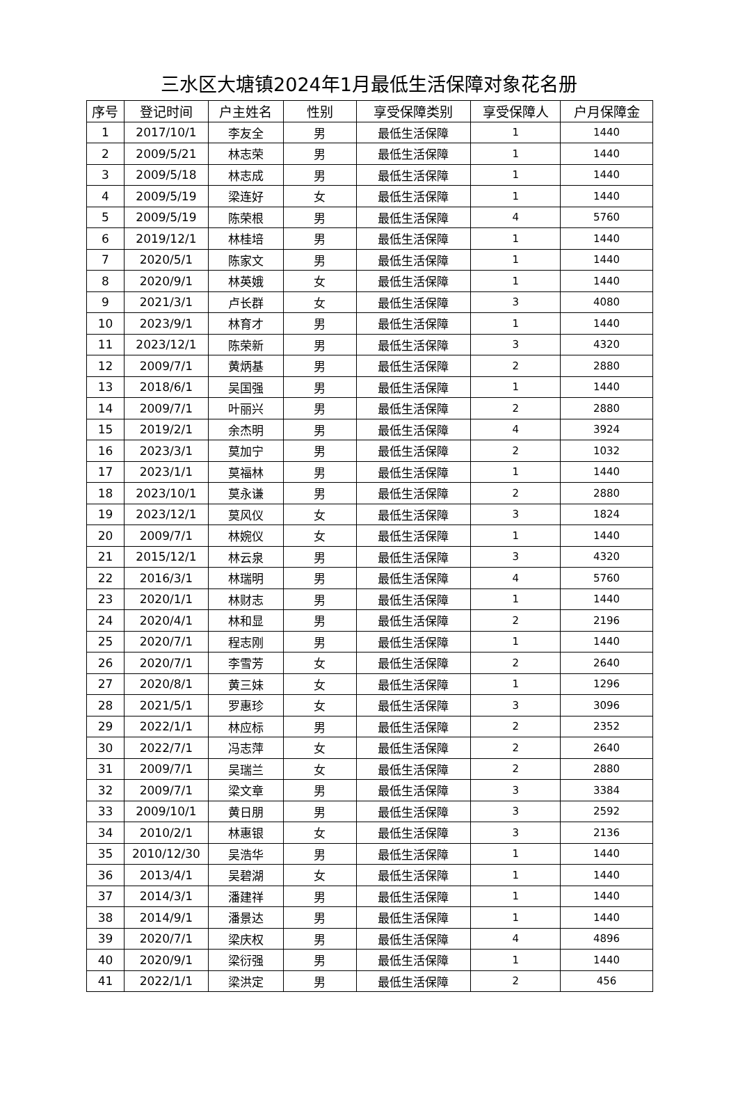三水区大塘镇2024年1月最低生活保障对象花名册
| 序号 | 登记时间 | 户主姓名 | 性别 | 享受保障类别 | 享受保障人 | 户月保障金 |
| --- | --- | --- | --- | --- | --- | --- |
| 1 | 2017/10/1 | 李友全 | 男 | 最低生活保障 | 1 | 1440 |
| 2 | 2009/5/21 | 林志荣 | 男 | 最低生活保障 | 1 | 1440 |
| 3 | 2009/5/18 | 林志成 | 男 | 最低生活保障 | 1 | 1440 |
| 4 | 2009/5/19 | 梁连好 | 女 | 最低生活保障 | 1 | 1440 |
| 5 | 2009/5/19 | 陈荣根 | 男 | 最低生活保障 | 4 | 5760 |
| 6 | 2019/12/1 | 林桂培 | 男 | 最低生活保障 | 1 | 1440 |
| 7 | 2020/5/1 | 陈家文 | 男 | 最低生活保障 | 1 | 1440 |
| 8 | 2020/9/1 | 林英娥 | 女 | 最低生活保障 | 1 | 1440 |
| 9 | 2021/3/1 | 卢长群 | 女 | 最低生活保障 | 3 | 4080 |
| 10 | 2023/9/1 | 林育才 | 男 | 最低生活保障 | 1 | 1440 |
| 11 | 2023/12/1 | 陈荣新 | 男 | 最低生活保障 | 3 | 4320 |
| 12 | 2009/7/1 | 黄炳基 | 男 | 最低生活保障 | 2 | 2880 |
| 13 | 2018/6/1 | 吴国强 | 男 | 最低生活保障 | 1 | 1440 |
| 14 | 2009/7/1 | 叶丽兴 | 男 | 最低生活保障 | 2 | 2880 |
| 15 | 2019/2/1 | 余杰明 | 男 | 最低生活保障 | 4 | 3924 |
| 16 | 2023/3/1 | 莫加宁 | 男 | 最低生活保障 | 2 | 1032 |
| 17 | 2023/1/1 | 莫福林 | 男 | 最低生活保障 | 1 | 1440 |
| 18 | 2023/10/1 | 莫永谦 | 男 | 最低生活保障 | 2 | 2880 |
| 19 | 2023/12/1 | 莫风仪 | 女 | 最低生活保障 | 3 | 1824 |
| 20 | 2009/7/1 | 林婉仪 | 女 | 最低生活保障 | 1 | 1440 |
| 21 | 2015/12/1 | 林云泉 | 男 | 最低生活保障 | 3 | 4320 |
| 22 | 2016/3/1 | 林瑞明 | 男 | 最低生活保障 | 4 | 5760 |
| 23 | 2020/1/1 | 林财志 | 男 | 最低生活保障 | 1 | 1440 |
| 24 | 2020/4/1 | 林和显 | 男 | 最低生活保障 | 2 | 2196 |
| 25 | 2020/7/1 | 程志刚 | 男 | 最低生活保障 | 1 | 1440 |
| 26 | 2020/7/1 | 李雪芳 | 女 | 最低生活保障 | 2 | 2640 |
| 27 | 2020/8/1 | 黄三妹 | 女 | 最低生活保障 | 1 | 1296 |
| 28 | 2021/5/1 | 罗惠珍 | 女 | 最低生活保障 | 3 | 3096 |
| 29 | 2022/1/1 | 林应标 | 男 | 最低生活保障 | 2 | 2352 |
| 30 | 2022/7/1 | 冯志萍 | 女 | 最低生活保障 | 2 | 2640 |
| 31 | 2009/7/1 | 吴瑞兰 | 女 | 最低生活保障 | 2 | 2880 |
| 32 | 2009/7/1 | 梁文章 | 男 | 最低生活保障 | 3 | 3384 |
| 33 | 2009/10/1 | 黄日朋 | 男 | 最低生活保障 | 3 | 2592 |
| 34 | 2010/2/1 | 林惠银 | 女 | 最低生活保障 | 3 | 2136 |
| 35 | 2010/12/30 | 吴浩华 | 男 | 最低生活保障 | 1 | 1440 |
| 36 | 2013/4/1 | 吴碧湖 | 女 | 最低生活保障 | 1 | 1440 |
| 37 | 2014/3/1 | 潘建祥 | 男 | 最低生活保障 | 1 | 1440 |
| 38 | 2014/9/1 | 潘景达 | 男 | 最低生活保障 | 1 | 1440 |
| 39 | 2020/7/1 | 梁庆权 | 男 | 最低生活保障 | 4 | 4896 |
| 40 | 2020/9/1 | 梁衍强 | 男 | 最低生活保障 | 1 | 1440 |
| 41 | 2022/1/1 | 梁洪定 | 男 | 最低生活保障 | 2 | 456 |